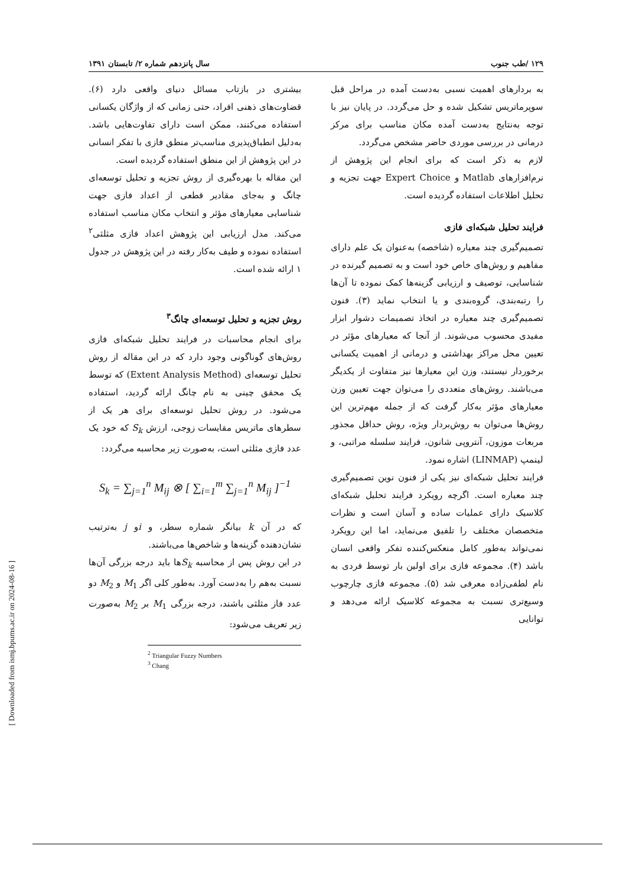۱۲۹ /طب جنوب سال پانزدهم شماره ۲/ تابستان ۱۳۹۱
به بردارهای اهمیت نسبی به‌دست آمده در مراحل قبل سوپرماتریس تشکیل شده و حل می‌گردد. در پایان نیز با توجه به‌نتایج به‌دست آمده مکان مناسب برای مرکز درمانی در بررسی موردی حاضر مشخص می‌گردد.
لازم به ذکر است که برای انجام این پژوهش از نرم‌افزارهای Matlab و Expert Choice جهت تجزیه و تحلیل اطلاعات استفاده گردیده است.
فرایند تحلیل شبکه‌ای فازی
تصمیم‌گیری چند معیاره (شاخصه) به‌عنوان یک علم دارای مفاهیم و روش‌های خاص خود است و به تصمیم گیرنده در شناسایی، توصیف و ارزیابی گزینه‌ها کمک نموده تا آن‌ها را رتبه‌بندی، گروه‌بندی و یا انتخاب نماید (۳). فنون تصمیم‌گیری چند معیاره در اتخاذ تصمیمات دشوار ابزار مفیدی محسوب می‌شوند. از آنجا که معیارهای مؤثر در تعیین محل مراکز بهداشتی و درمانی از اهمیت یکسانی برخوردار نیستند، وزن این معیارها نیز متفاوت از یکدیگر می‌باشند. روش‌های متعددی را می‌توان جهت تعیین وزن معیارهای مؤثر به‌کار گرفت که از جمله مهم‌ترین این روش‌ها می‌توان به روش‌بردار ویژه، روش حداقل مجذور مربعات موزون، آنتروپی شانون، فرایند سلسله مراتبی، و لینمپ (LINMAP) اشاره نمود.
فرایند تحلیل شبکه‌ای نیز یکی از فنون نوین تصمیم‌گیری چند معیاره است. اگرچه رویکرد فرایند تحلیل شبکه‌ای کلاسیک دارای عملیات ساده و آسان است و نظرات متخصصان مختلف را تلفیق می‌نماید، اما این رویکرد نمی‌تواند به‌طور کامل منعکس‌کننده تفکر واقعی انسان باشد (۴). مجموعه فازی برای اولین بار توسط فردی به نام لطفی‌زاده معرفی شد (۵). مجموعه فازی چارچوب وسیع‌تری نسبت به مجموعه کلاسیک ارائه می‌دهد و توانایی
بیشتری در بازتاب مسائل دنیای واقعی دارد (۶). قضاوت‌های ذهنی افراد، حتی زمانی که از واژگان یکسانی استفاده می‌کنند، ممکن است دارای تفاوت‌هایی باشد. به‌دلیل انطباق‌پذیری مناسب‌تر منطق فازی با تفکر انسانی در این پژوهش از این منطق استفاده گردیده است.
این مقاله با بهره‌گیری از روش تجزیه و تحلیل توسعه‌ای چانگ و به‌جای مقادیر قطعی از اعداد فازی جهت شناسایی معیارهای مؤثر و انتخاب مکان مناسب استفاده می‌کند. مدل ارزیابی این پژوهش اعداد فازی مثلثی<sup>۲</sup> استفاده نموده و طیف به‌کار رفته در این پژوهش در جدول ۱ ارائه شده است.
روش تجزیه و تحلیل توسعه‌ای چانگ<sup>۳</sup>
برای انجام محاسبات در فرایند تحلیل شبکه‌ای فازی روش‌های گوناگونی وجود دارد که در این مقاله از روش تحلیل توسعه‌ای (Extent Analysis Method) که توسط یک محقق چینی به نام چانگ ارائه گردید، استفاده می‌شود. در روش تحلیل توسعه‌ای برای هر یک از سطرهای ماتریس مقایسات زوجی، ارزش S<sub>k</sub> که خود یک عدد فازی مثلثی است، به‌صورت زیر محاسبه می‌گردد:
S<sub>k</sub> = ∑<sub>j=1</sub><sup>n</sup> M<sub>ij</sub> ⊗ [ ∑<sub>i=1</sub><sup>m</sup> ∑<sub>j=1</sub><sup>n</sup> M<sub>ij</sub> ]<sup>−1</sup>
که در آن k بیانگر شماره سطر، و iو j به‌ترتیب نشان‌دهنده گزینه‌ها و شاخص‌ها می‌باشند.
در این روش پس از محاسبه S<sub>k</sub>ها باید درجه بزرگی آن‌ها نسبت به‌هم را به‌دست آورد. به‌طور کلی اگر M<sub>1</sub> و M<sub>2</sub> دو عدد فاز مثلثی باشند، درجه بزرگی M<sub>1</sub> بر M<sub>2</sub> به‌صورت زیر تعریف می‌شود:
<sup>2</sup> Triangular Fuzzy Numbers
<sup>3</sup> Chang
[ Downloaded from ismj.bpums.ac.ir on 2024-08-16 ]